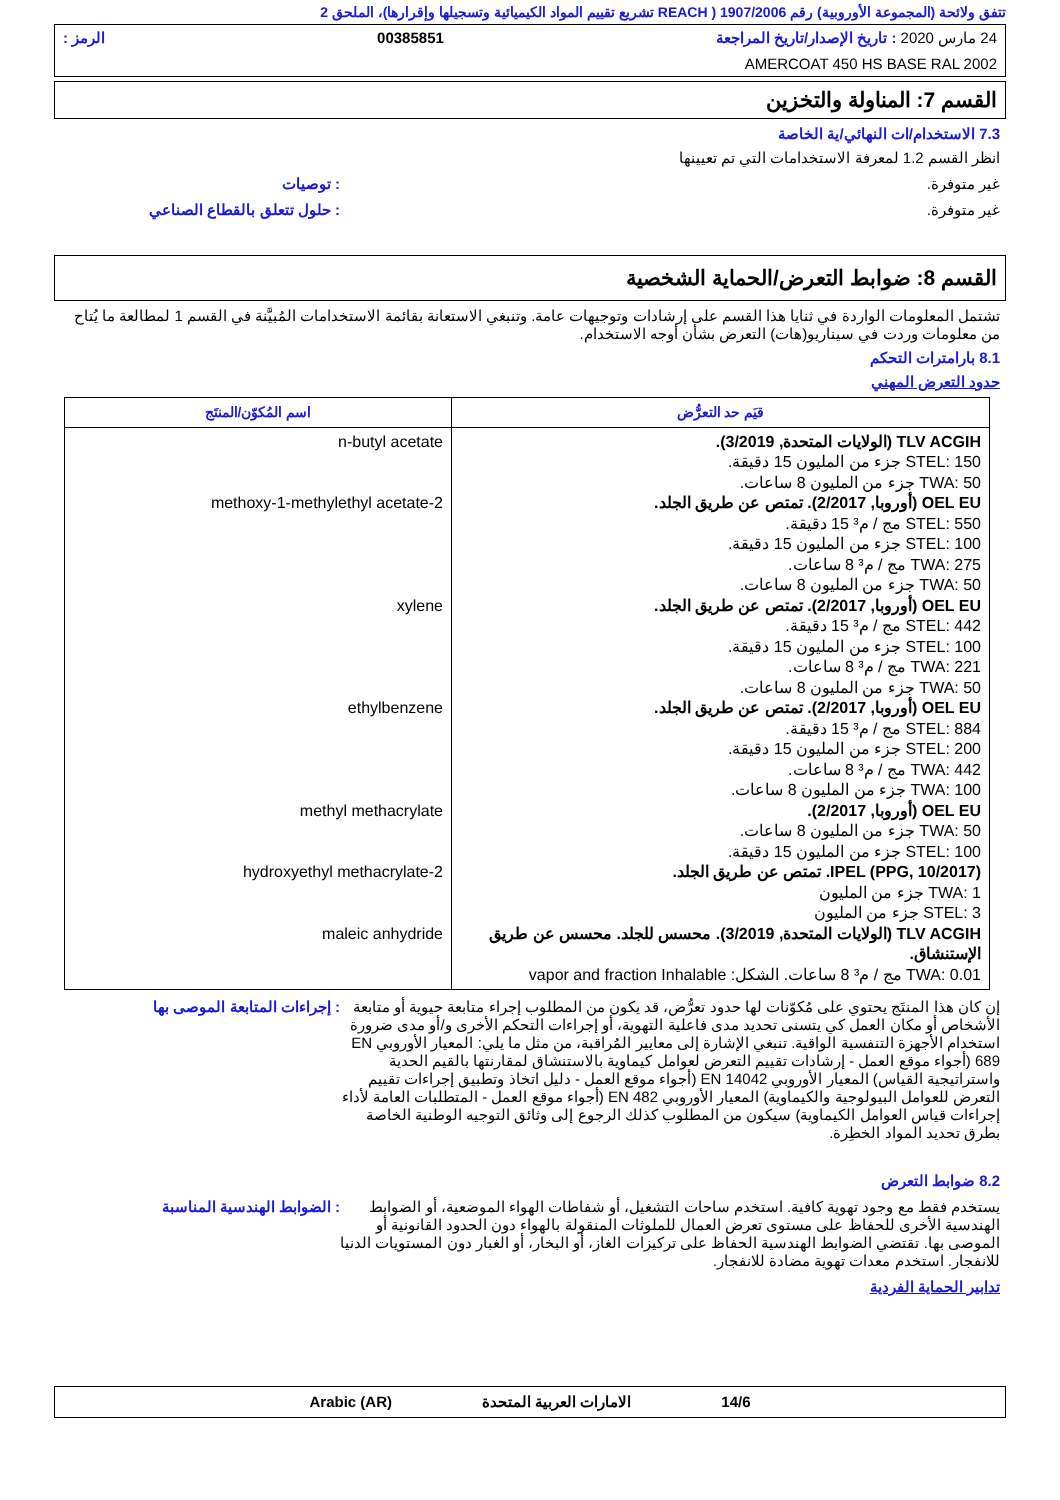تتفق ولائحة (المجموعة الأوروبية) رقم 1907/2006 ( REACH تشريع تقييم المواد الكيميائية وتسجيلها وإقرارها)، الملحق 2
24 مارس 2020 : تاريخ الإصدار/تاريخ المراجعة 00385851 الرمز :
AMERCOAT 450 HS BASE RAL 2002
القسم 7: المناولة والتخزين
7.3 الاستخدام/ات النهائي/ية الخاصة
انظر القسم 1.2 لمعرفة الاستخدامات التي تم تعيينها
غير متوفرة.: توصيات
غير متوفرة.: حلول تتعلق بالقطاع الصناعي
القسم 8: ضوابط التعرض/الحماية الشخصية
تشتمل المعلومات الواردة في ثنايا هذا القسم على إرشادات وتوجيهات عامة. وتنبغي الاستعانة بقائمة الاستخدامات المُبيَّنة في القسم 1 لمطالعة ما يُتاح من معلومات وردت في سيناريو(هات) التعرض بشأن أوجه الاستخدام.
8.1 بارامترات التحكم
حدود التعرض المهني
| قيَم حد التعرُّض | اسم المُكوّن/المنتَج |
| --- | --- |
| TLV ACGIH (الولايات المتحدة, 3/2019). STEL: 150 جزء من المليون 15 دقيقة. TWA: 50 جزء من المليون 8 ساعات. OEL EU (أوروبا, 2/2017). تمتص عن طريق الجلد. STEL: 550 مج / م³ 15 دقيقة. STEL: 100 جزء من المليون 15 دقيقة. TWA: 275 مج / م³ 8 ساعات. TWA: 50 جزء من المليون 8 ساعات. OEL EU (أوروبا, 2/2017). تمتص عن طريق الجلد. STEL: 442 مج / م³ 15 دقيقة. STEL: 100 جزء من المليون 15 دقيقة. TWA: 221 مج / م³ 8 ساعات. TWA: 50 جزء من المليون 8 ساعات. OEL EU (أوروبا, 2/2017). تمتص عن طريق الجلد. STEL: 884 مج / م³ 15 دقيقة. STEL: 200 جزء من المليون 15 دقيقة. TWA: 442 مج / م³ 8 ساعات. TWA: 100 جزء من المليون 8 ساعات. OEL EU (أوروبا, 2/2017). TWA: 50 جزء من المليون 8 ساعات. STEL: 100 جزء من المليون 15 دقيقة. IPEL (PPG, 10/2017). تمتص عن طريق الجلد. TWA: 1 جزء من المليون STEL: 3 جزء من المليون TLV ACGIH (الولايات المتحدة, 3/2019). محسس للجلد. محسس عن طريق الإستنشاق. TWA: 0.01 مج / م³ 8 ساعات. الشكل: vapor and fraction Inhalable | n-butyl acetate 2-methoxy-1-methylethyl acetate xylene ethylbenzene methyl methacrylate 2-hydroxyethyl methacrylate maleic anhydride |
إن كان هذا المنتَج يحتوي على مُكوّنات لها حدود تعرُّض، قد يكون من المطلوب إجراء متابعة حيوية أو متابعة الأشخاص أو مكان العمل كي يتسنى تحديد مدى فاعلية التهوية، أو إجراءات التحكم الأخرى و/أو مدى ضرورة استخدام الأجهزة التنفسية الواقية. تنبغي الإشارة إلى معايير المُراقبة، من مثل ما يلي: المعيار الأوروبي EN 689 (أجواء موقع العمل - إرشادات تقييم التعرض لعوامل كيماوية بالاستنشاق لمقارنتها بالقيم الحدية واستراتيجية القياس) المعيار الأوروبي EN 14042 (أجواء موقع العمل - دليل اتخاذ وتطبيق إجراءات تقييم التعرض للعوامل البيولوجية والكيماوية) المعيار الأوروبي EN 482 (أجواء موقع العمل - المتطلبات العامة لأداء إجراءات قياس العوامل الكيماوية) سيكون من المطلوب كذلك الرجوع إلى وثائق التوجيه الوطنية الخاصة بطرق تحديد المواد الخطِرة.: إجراءات المتابعة الموصى بها
8.2 ضوابط التعرض
يستخدم فقط مع وجود تهوية كافية. استخدم ساحات التشغيل، أو شفاطات الهواء الموضعية، أو الضوابط الهندسية الأخرى للحفاظ على مستوى تعرض العمال للملوثات المنقولة بالهواء دون الحدود القانونية أو الموصى بها. تقتضي الضوابط الهندسية الحفاظ على تركيزات الغاز، أو البخار، أو الغبار دون المستويات الدنيا للانفجار. استخدم معدات تهوية مضادة للانفجار.: الضوابط الهندسية المناسبة
تدابير الحماية الفردية
14/6 الامارات العربية المتحدة Arabic (AR)